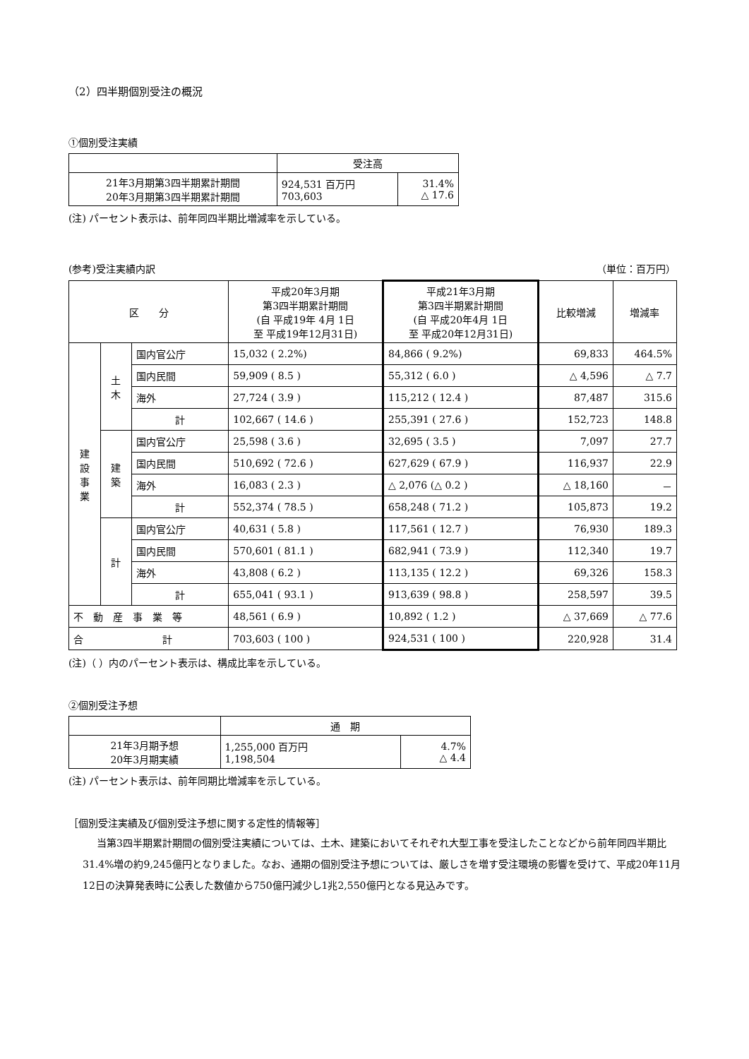（2）四半期個別受注の概況
①個別受注実績
| | 受注高 | |
| --- | --- | --- |
| 21年3月期第3四半期累計期間 20年3月期第3四半期累計期間 | 924,531 百万円 703,603 | 31.4% △ 17.6 |
(注) パーセント表示は、前年同四半期比増減率を示している。
(参考)受注実績内訳 （単位：百万円）
| 区 分 | | | 平成20年3月期 第3四半期累計期間 (自 平成19年 4月 1日 至 平成19年12月31日) | 平成21年3月期 第3四半期累計期間 (自 平成20年4月 1日 至 平成20年12月31日) | 比較増減 | 増減率 |
| --- | --- | --- | --- | --- | --- | --- |
| 建 設 事 業 | 土 木 | 国内官公庁 | 15,032 ( 2.2%) | 84,866 ( 9.2%) | 69,833 | 464.5% |
| | | 国内民間 | 59,909 ( 8.5 ) | 55,312 ( 6.0 ) | △ 4,596 | △ 7.7 |
| | | 海外 | 27,724 ( 3.9 ) | 115,212 ( 12.4 ) | 87,487 | 315.6 |
| | | 計 | 102,667 ( 14.6 ) | 255,391 ( 27.6 ) | 152,723 | 148.8 |
| | 建 築 | 国内官公庁 | 25,598 ( 3.6 ) | 32,695 ( 3.5 ) | 7,097 | 27.7 |
| | | 国内民間 | 510,692 ( 72.6 ) | 627,629 ( 67.9 ) | 116,937 | 22.9 |
| | | 海外 | 16,083 ( 2.3 ) | △ 2,076 (△ 0.2 ) | △ 18,160 | － |
| | | 計 | 552,374 ( 78.5 ) | 658,248 ( 71.2 ) | 105,873 | 19.2 |
| | 計 | 国内官公庁 | 40,631 ( 5.8 ) | 117,561 ( 12.7 ) | 76,930 | 189.3 |
| | | 国内民間 | 570,601 ( 81.1 ) | 682,941 ( 73.9 ) | 112,340 | 19.7 |
| | | 海外 | 43,808 ( 6.2 ) | 113,135 ( 12.2 ) | 69,326 | 158.3 |
| | | 計 | 655,041 ( 93.1 ) | 913,639 ( 98.8 ) | 258,597 | 39.5 |
| 不 動 産 事 業 等 | | | 48,561 ( 6.9 ) | 10,892 ( 1.2 ) | △ 37,669 | △ 77.6 |
| 合 計 | | | 703,603 ( 100 ) | 924,531 ( 100 ) | 220,928 | 31.4 |
(注)（ ）内のパーセント表示は、構成比率を示している。
②個別受注予想
| | 通 期 | |
| --- | --- | --- |
| 21年3月期予想 20年3月期実績 | 1,255,000 百万円 1,198,504 | 4.7% △ 4.4 |
(注) パーセント表示は、前年同期比増減率を示している。
［個別受注実績及び個別受注予想に関する定性的情報等］
当第3四半期累計期間の個別受注実績については、土木、建築においてそれぞれ大型工事を受注したことなどから前年同四半期比31.4%増の約9,245億円となりました。なお、通期の個別受注予想については、厳しさを増す受注環境の影響を受けて、平成20年11月12日の決算発表時に公表した数値から750億円減少し1兆2,550億円となる見込みです。